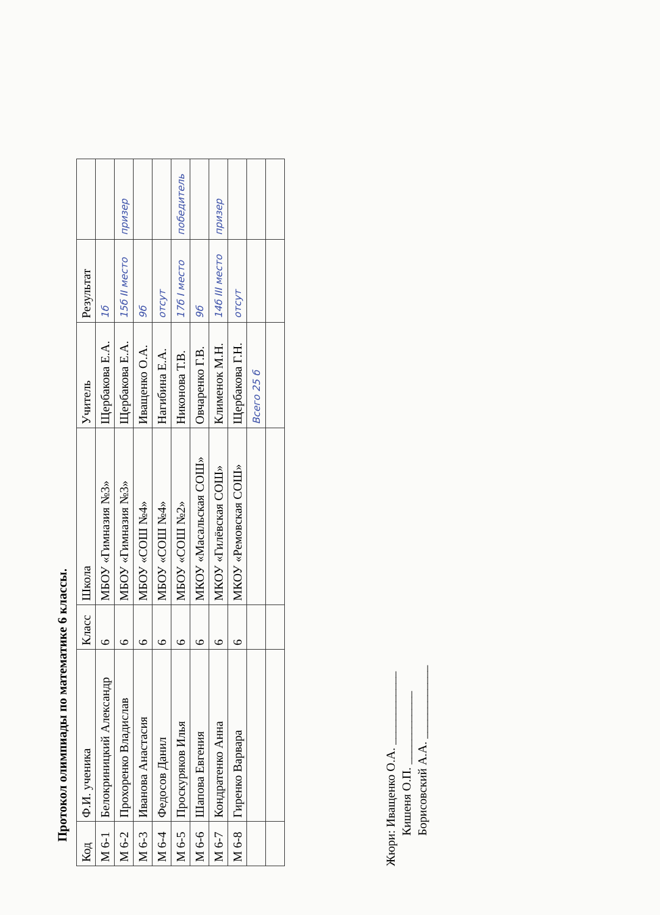Протокол олимпиады по математике 6 классы.
| Код | Ф.И. ученика | Класс | Школа | Учитель | Результат | |
| --- | --- | --- | --- | --- | --- | --- |
| М 6-1 | Белокриницкий Александр | 6 | МБОУ «Гимназия №3» | Щербакова Е.А. | 1б | |
| М 6-2 | Прохоренко Владислав | 6 | МБОУ «Гимназия №3» | Щербакова Е.А. | 15б II место | призер |
| М 6-3 | Иванова Анастасия | 6 | МБОУ «СОШ №4» | Иващенко О.А. | 9б | |
| М 6-4 | Федосов Данил | 6 | МБОУ «СОШ №4» | Нагибина Е.А. | отсут | |
| М 6-5 | Проскуряков Илья | 6 | МБОУ «СОШ №2» | Никонова Т.В. | 17б I место | победитель |
| М 6-6 | Шапова Евгения | 6 | МКОУ «Масальская СОШ» | Овчаренко Г.В. | 9б | |
| М 6-7 | Кондратенко Анна | 6 | МКОУ «Гилёвская СОШ» | Клименок М.Н. | 14б III место | призер |
| М 6-8 | Гиренко Варвара | 6 | МКОУ «Ремовская СОШ» | Щербакова Г.Н. | отсут | |
| | | | | Всего 25 б | | |
Жюри: Иващенко О.А. ____________
Кишеня О.П. ____________
Борисовский А.А. ____________